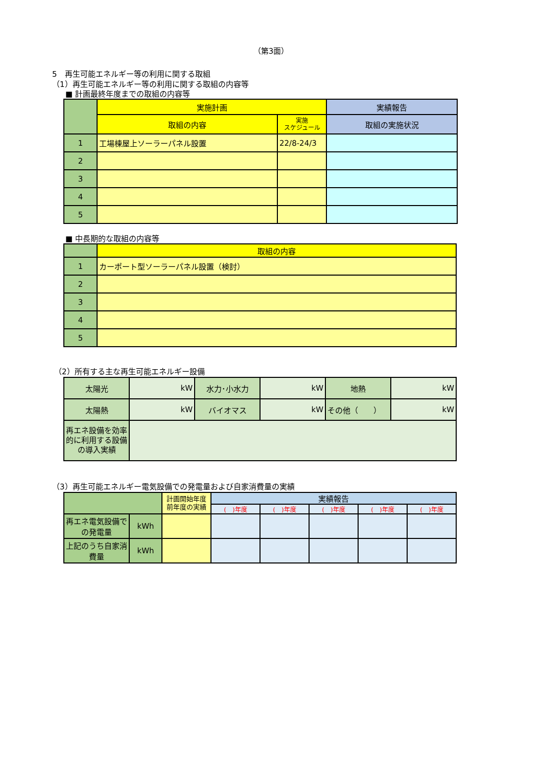（第3面）
5　再生可能エネルギー等の利用に関する取組
（1）再生可能エネルギー等の利用に関する取組の内容等
■ 計画最終年度までの取組の内容等
| | 実施計画 | | 実績報告 |
| --- | --- | --- | --- |
| | 取組の内容 | 実施 スケジュール | 取組の実施状況 |
| 1 | 工場棟屋上ソーラーパネル設置 | 22/8-24/3 | |
| 2 | | | |
| 3 | | | |
| 4 | | | |
| 5 | | | |
■ 中長期的な取組の内容等
| | 取組の内容 |
| --- | --- |
| 1 | カーポート型ソーラーパネル設置（検討） |
| 2 | |
| 3 | |
| 4 | |
| 5 | |
（2）所有する主な再生可能エネルギー設備
| 太陽光 | kW | 水力･小水力 | kW | 地熱 | kW |
| 太陽熱 | kW | バイオマス | kW | その他（ ） | kW |
| 再エネ設備を効率的に利用する設備の導入実績 | | | | | |
（3）再生可能エネルギー電気設備での発電量および自家消費量の実績
| | | 計画開始年度前年度の実績 | 実績報告 | | | | |
| --- | --- | --- | --- | --- | --- | --- | --- |
| | | | ( )年度 | ( )年度 | ( )年度 | ( )年度 | ( )年度 |
| 再エネ電気設備での発電量 | kWh | | | | | | |
| 上記のうち自家消費量 | kWh | | | | | | |